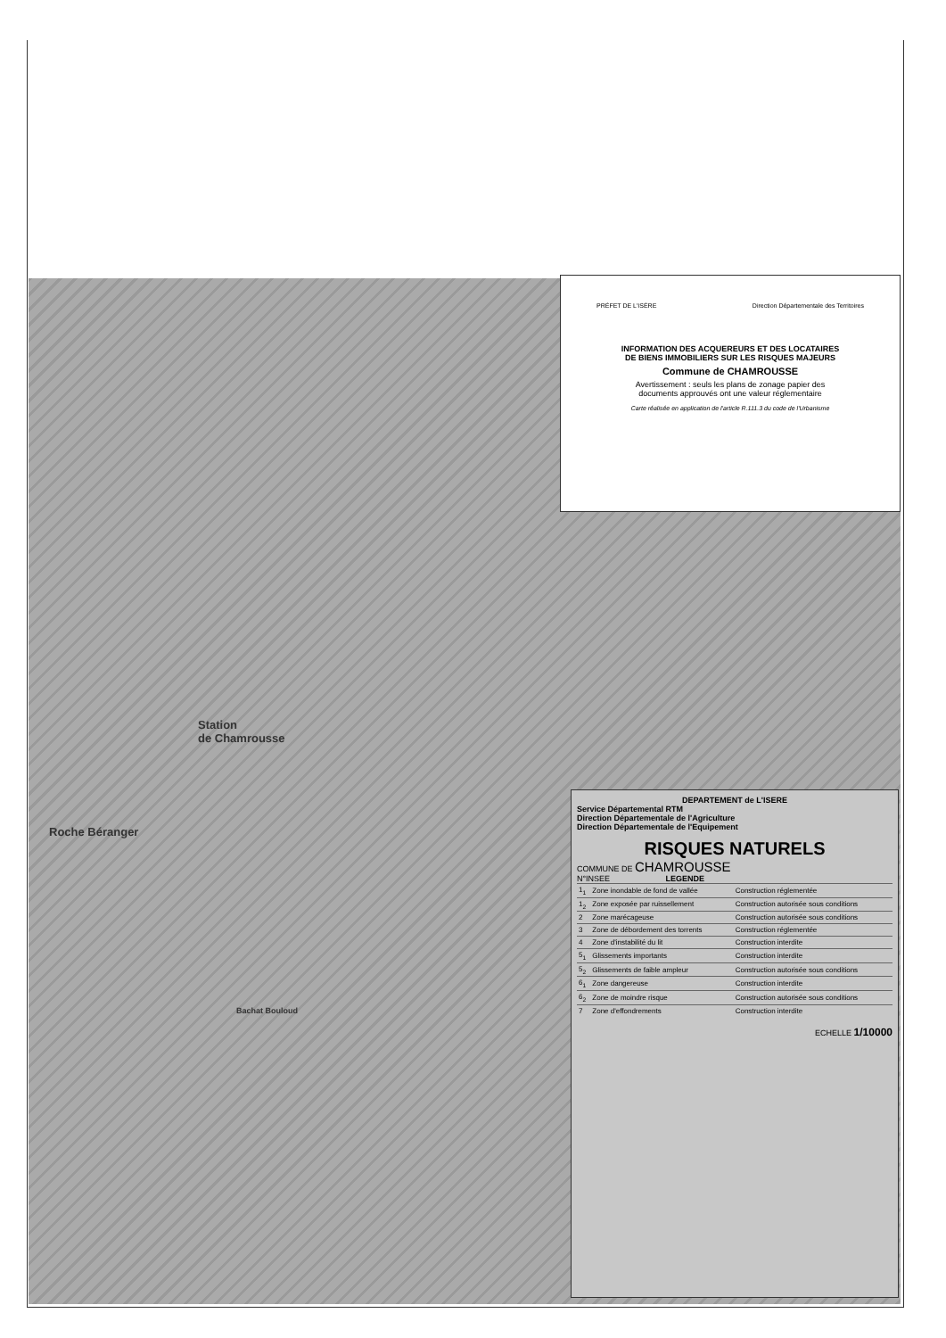Station
de Chamrousse
Roche Béranger
Bachat Bouloud
PRÉFET DE L'ISÈRE Direction Départementale des Territoires
INFORMATION DES ACQUEREURS ET DES LOCATAIRES
DE BIENS IMMOBILIERS SUR LES RISQUES MAJEURS
Commune de CHAMROUSSE
Avertissement : seuls les plans de zonage papier des
documents approuvés ont une valeur réglementaire
Carte réalisée en application de l'article R.111.3 du code de l'Urbanisme
DEPARTEMENT de L'ISERE
Service Départemental RTM
Direction Départementale de l'Agriculture
Direction Départementale de l'Equipement
RISQUES NATURELS
COMMUNE DE CHAMROUSSE
N°INSEE LEGENDE
| 1<sub>1</sub> | Zone inondable de fond de vallée | Construction réglementée |
| 1<sub>2</sub> | Zone exposée par ruissellement | Construction autorisée sous conditions |
| 2 | Zone marécageuse | Construction autorisée sous conditions |
| 3 | Zone de débordement des torrents | Construction réglementée |
| 4 | Zone d'instabilité du lit | Construction interdite |
| 5<sub>1</sub> | Glissements importants | Construction interdite |
| 5<sub>2</sub> | Glissements de faible ampleur | Construction autorisée sous conditions |
| 6<sub>1</sub> | Zone dangereuse | Construction interdite |
| 6<sub>2</sub> | Zone de moindre risque | Construction autorisée sous conditions |
| 7 | Zone d'effondrements | Construction interdite |
ECHELLE 1/10000